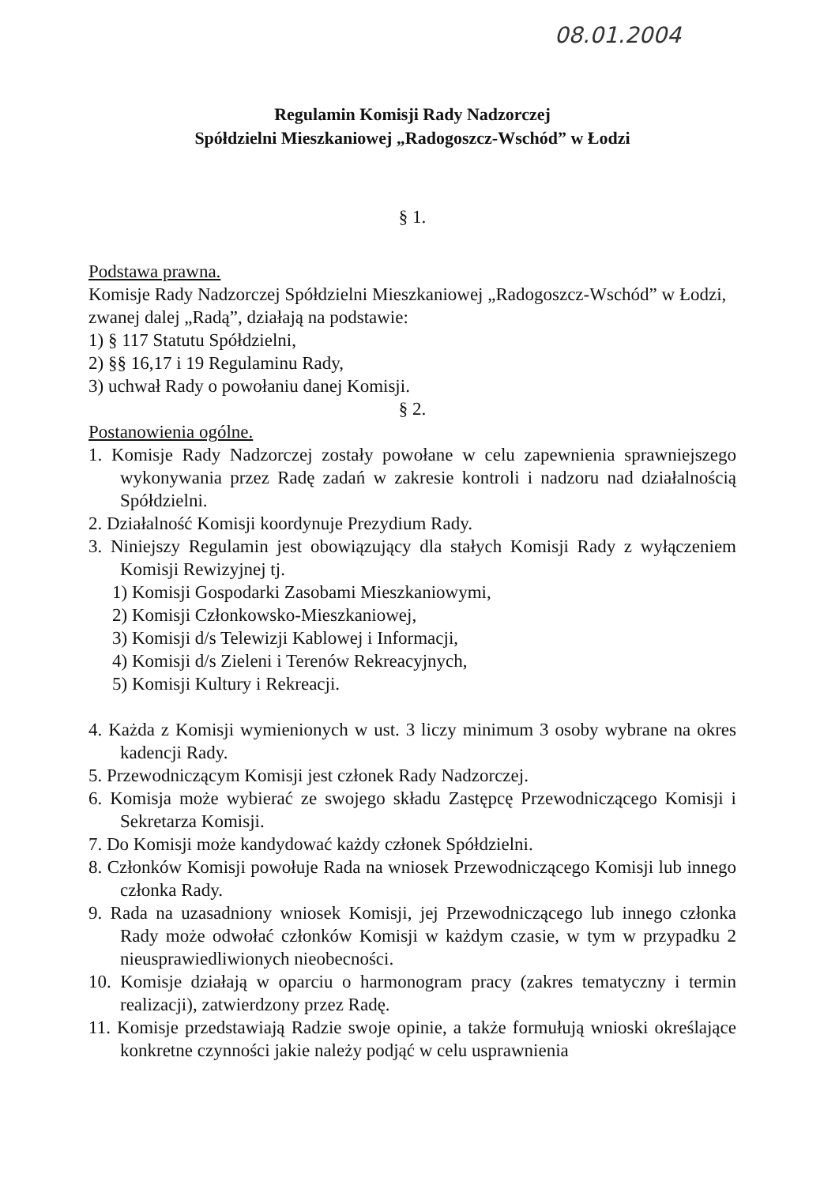08.01.2004
Regulamin Komisji Rady Nadzorczej
Spółdzielni Mieszkaniowej „Radogoszcz-Wschód” w Łodzi
§ 1.
Podstawa prawna.
Komisje Rady Nadzorczej Spółdzielni Mieszkaniowej „Radogoszcz-Wschód” w Łodzi, zwanej dalej „Radą”, działają na podstawie:
1) § 117 Statutu Spółdzielni,
2) §§ 16,17 i 19 Regulaminu Rady,
3) uchwał Rady o powołaniu danej Komisji.
§ 2.
Postanowienia ogólne.
1. Komisje Rady Nadzorczej zostały powołane w celu zapewnienia sprawniejszego wykonywania przez Radę zadań w zakresie kontroli i nadzoru nad działalnością Spółdzielni.
2. Działalność Komisji koordynuje Prezydium Rady.
3. Niniejszy Regulamin jest obowiązujący dla stałych Komisji Rady z wyłączeniem Komisji Rewizyjnej tj.
1) Komisji Gospodarki Zasobami Mieszkaniowymi,
2) Komisji Członkowsko-Mieszkaniowej,
3) Komisji d/s Telewizji Kablowej i Informacji,
4) Komisji d/s Zieleni i Terenów Rekreacyjnych,
5) Komisji Kultury i Rekreacji.
4. Każda z Komisji wymienionych w ust. 3 liczy minimum 3 osoby wybrane na okres kadencji Rady.
5. Przewodniczącym Komisji jest członek Rady Nadzorczej.
6. Komisja może wybierać ze swojego składu Zastępcę Przewodniczącego Komisji i Sekretarza Komisji.
7. Do Komisji może kandydować każdy członek Spółdzielni.
8. Członków Komisji powołuje Rada na wniosek Przewodniczącego Komisji lub innego członka Rady.
9. Rada na uzasadniony wniosek Komisji, jej Przewodniczącego lub innego członka Rady może odwołać członków Komisji w każdym czasie, w tym w przypadku 2 nieusprawiedliwionych nieobecności.
10. Komisje działają w oparciu o harmonogram pracy (zakres tematyczny i termin realizacji), zatwierdzony przez Radę.
11. Komisje przedstawiają Radzie swoje opinie, a także formułują wnioski określające konkretne czynności jakie należy podjąć w celu usprawnienia